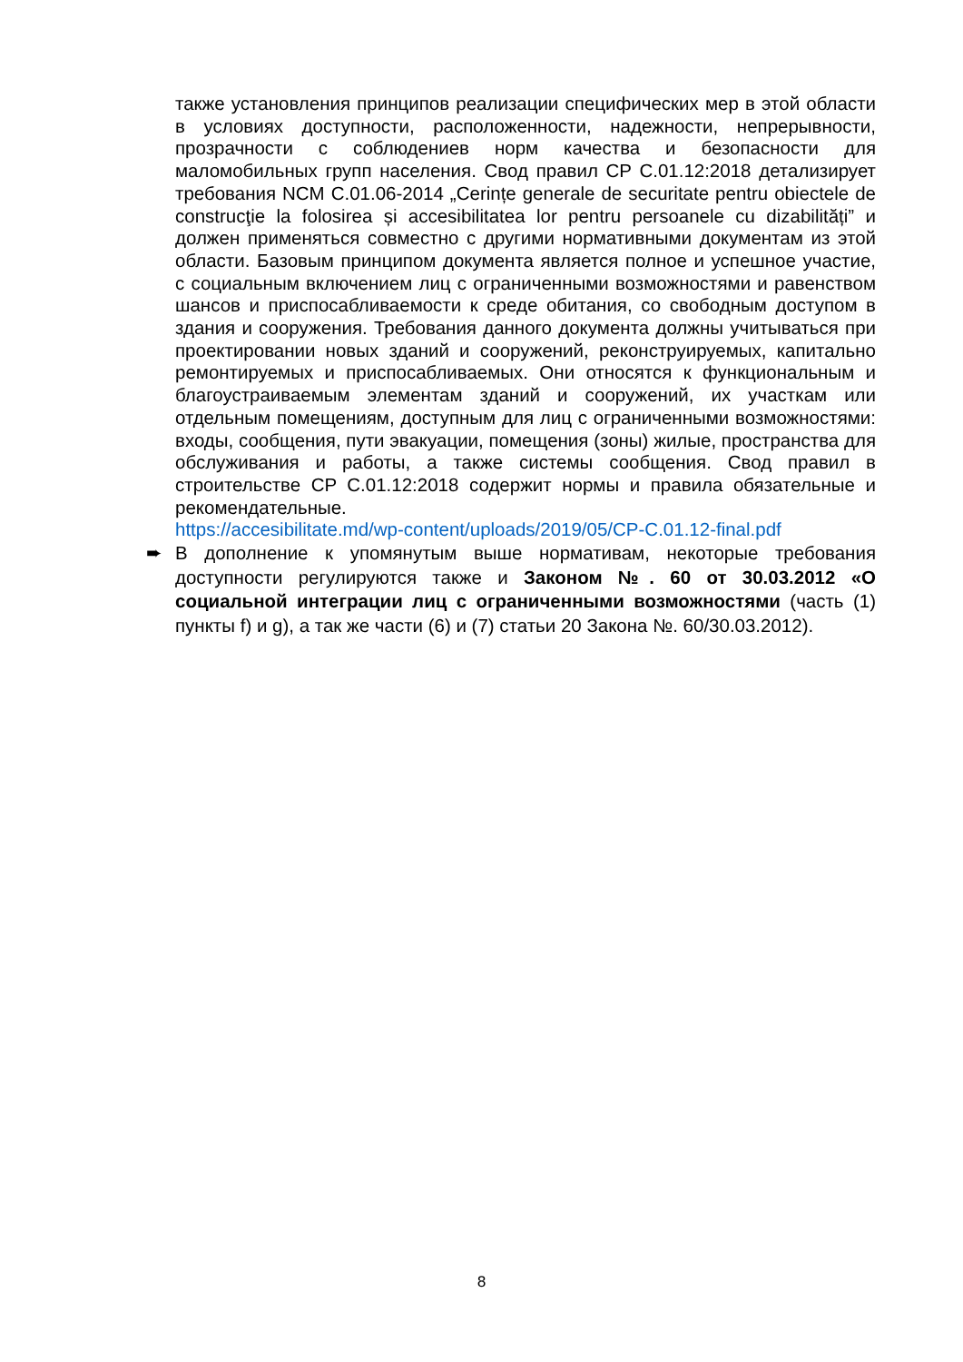также установления принципов реализации специфических мер в этой области в условиях доступности, расположенности, надежности, непрерывности, прозрачности с соблюдениев норм качества и безопасности для маломобильных групп населения. Свод правил CP C.01.12:2018 детализирует требования NCM C.01.06-2014 „Cerințe generale de securitate pentru obiectele de construcţie la folosirea și accesibilitatea lor pentru persoanele cu dizabilități” и должен применяться совместно с другими нормативными документам из этой области. Базовым принципом документа является полное и успешное участие, с социальным включением лиц с ограниченными возможностями и равенством шансов и приспосабливаемости к среде обитания, со свободным доступом в здания и сооружения. Требования данного документа должны учитываться при проектировании новых зданий и сооружений, реконструируемых, капитально ремонтируемых и приспосабливаемых. Они относятся к функциональным и благоустраиваемым элементам зданий и сооружений, их участкам или отдельным помещениям, доступным для лиц с ограниченными возможностями: входы, сообщения, пути эвакуации, помещения (зоны) жилые, пространства для обслуживания и работы, а также системы сообщения. Свод правил в строительстве CP C.01.12:2018 содержит нормы и правила обязательные и рекомендательные.
https://accesibilitate.md/wp-content/uploads/2019/05/CP-C.01.12-final.pdf
➨ В дополнение к упомянутым выше нормативам, некоторые требования доступности регулируются также и Законом №. 60 от 30.03.2012 «О социальной интеграции лиц с ограниченными возможностями (часть (1) пункты f) и g), а так же части (6) и (7) статьи 20 Закона №. 60/30.03.2012).
8